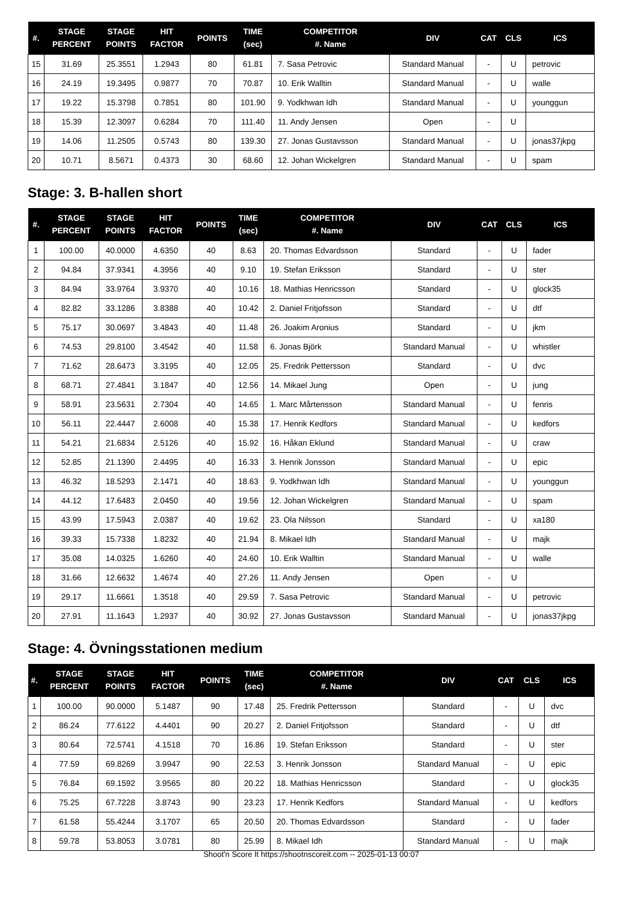| #. | STAGE PERCENT | STAGE POINTS | HIT FACTOR | POINTS | TIME (sec) | COMPETITOR #. Name | DIV | CAT | CLS | ICS |
| --- | --- | --- | --- | --- | --- | --- | --- | --- | --- | --- |
| 15 | 31.69 | 25.3551 | 1.2943 | 80 | 61.81 | 7. Sasa Petrovic | Standard Manual | - | U | petrovic |
| 16 | 24.19 | 19.3495 | 0.9877 | 70 | 70.87 | 10. Erik Walltin | Standard Manual | - | U | walle |
| 17 | 19.22 | 15.3798 | 0.7851 | 80 | 101.90 | 9. Yodkhwan Idh | Standard Manual | - | U | younggun |
| 18 | 15.39 | 12.3097 | 0.6284 | 70 | 111.40 | 11. Andy Jensen | Open | - | U | |
| 19 | 14.06 | 11.2505 | 0.5743 | 80 | 139.30 | 27. Jonas Gustavsson | Standard Manual | - | U | jonas37jkpg |
| 20 | 10.71 | 8.5671 | 0.4373 | 30 | 68.60 | 12. Johan Wickelgren | Standard Manual | - | U | spam |
Stage: 3. B-hallen short
| #. | STAGE PERCENT | STAGE POINTS | HIT FACTOR | POINTS | TIME (sec) | COMPETITOR #. Name | DIV | CAT | CLS | ICS |
| --- | --- | --- | --- | --- | --- | --- | --- | --- | --- | --- |
| 1 | 100.00 | 40.0000 | 4.6350 | 40 | 8.63 | 20. Thomas Edvardsson | Standard | - | U | fader |
| 2 | 94.84 | 37.9341 | 4.3956 | 40 | 9.10 | 19. Stefan Eriksson | Standard | - | U | ster |
| 3 | 84.94 | 33.9764 | 3.9370 | 40 | 10.16 | 18. Mathias Henricsson | Standard | - | U | glock35 |
| 4 | 82.82 | 33.1286 | 3.8388 | 40 | 10.42 | 2. Daniel Fritjofsson | Standard | - | U | dtf |
| 5 | 75.17 | 30.0697 | 3.4843 | 40 | 11.48 | 26. Joakim Aronius | Standard | - | U | jkm |
| 6 | 74.53 | 29.8100 | 3.4542 | 40 | 11.58 | 6. Jonas Björk | Standard Manual | - | U | whistler |
| 7 | 71.62 | 28.6473 | 3.3195 | 40 | 12.05 | 25. Fredrik Pettersson | Standard | - | U | dvc |
| 8 | 68.71 | 27.4841 | 3.1847 | 40 | 12.56 | 14. Mikael Jung | Open | - | U | jung |
| 9 | 58.91 | 23.5631 | 2.7304 | 40 | 14.65 | 1. Marc Mårtensson | Standard Manual | - | U | fenris |
| 10 | 56.11 | 22.4447 | 2.6008 | 40 | 15.38 | 17. Henrik Kedfors | Standard Manual | - | U | kedfors |
| 11 | 54.21 | 21.6834 | 2.5126 | 40 | 15.92 | 16. Håkan Eklund | Standard Manual | - | U | craw |
| 12 | 52.85 | 21.1390 | 2.4495 | 40 | 16.33 | 3. Henrik Jonsson | Standard Manual | - | U | epic |
| 13 | 46.32 | 18.5293 | 2.1471 | 40 | 18.63 | 9. Yodkhwan Idh | Standard Manual | - | U | younggun |
| 14 | 44.12 | 17.6483 | 2.0450 | 40 | 19.56 | 12. Johan Wickelgren | Standard Manual | - | U | spam |
| 15 | 43.99 | 17.5943 | 2.0387 | 40 | 19.62 | 23. Ola Nilsson | Standard | - | U | xa180 |
| 16 | 39.33 | 15.7338 | 1.8232 | 40 | 21.94 | 8. Mikael Idh | Standard Manual | - | U | majk |
| 17 | 35.08 | 14.0325 | 1.6260 | 40 | 24.60 | 10. Erik Walltin | Standard Manual | - | U | walle |
| 18 | 31.66 | 12.6632 | 1.4674 | 40 | 27.26 | 11. Andy Jensen | Open | - | U | |
| 19 | 29.17 | 11.6661 | 1.3518 | 40 | 29.59 | 7. Sasa Petrovic | Standard Manual | - | U | petrovic |
| 20 | 27.91 | 11.1643 | 1.2937 | 40 | 30.92 | 27. Jonas Gustavsson | Standard Manual | - | U | jonas37jkpg |
Stage: 4. Övningsstationen medium
| #. | STAGE PERCENT | STAGE POINTS | HIT FACTOR | POINTS | TIME (sec) | COMPETITOR #. Name | DIV | CAT | CLS | ICS |
| --- | --- | --- | --- | --- | --- | --- | --- | --- | --- | --- |
| 1 | 100.00 | 90.0000 | 5.1487 | 90 | 17.48 | 25. Fredrik Pettersson | Standard | - | U | dvc |
| 2 | 86.24 | 77.6122 | 4.4401 | 90 | 20.27 | 2. Daniel Fritjofsson | Standard | - | U | dtf |
| 3 | 80.64 | 72.5741 | 4.1518 | 70 | 16.86 | 19. Stefan Eriksson | Standard | - | U | ster |
| 4 | 77.59 | 69.8269 | 3.9947 | 90 | 22.53 | 3. Henrik Jonsson | Standard Manual | - | U | epic |
| 5 | 76.84 | 69.1592 | 3.9565 | 80 | 20.22 | 18. Mathias Henricsson | Standard | - | U | glock35 |
| 6 | 75.25 | 67.7228 | 3.8743 | 90 | 23.23 | 17. Henrik Kedfors | Standard Manual | - | U | kedfors |
| 7 | 61.58 | 55.4244 | 3.1707 | 65 | 20.50 | 20. Thomas Edvardsson | Standard | - | U | fader |
| 8 | 59.78 | 53.8053 | 3.0781 | 80 | 25.99 | 8. Mikael Idh | Standard Manual | - | U | majk |
Shoot'n Score It https://shootnscoreit.com -- 2025-01-13 00:07